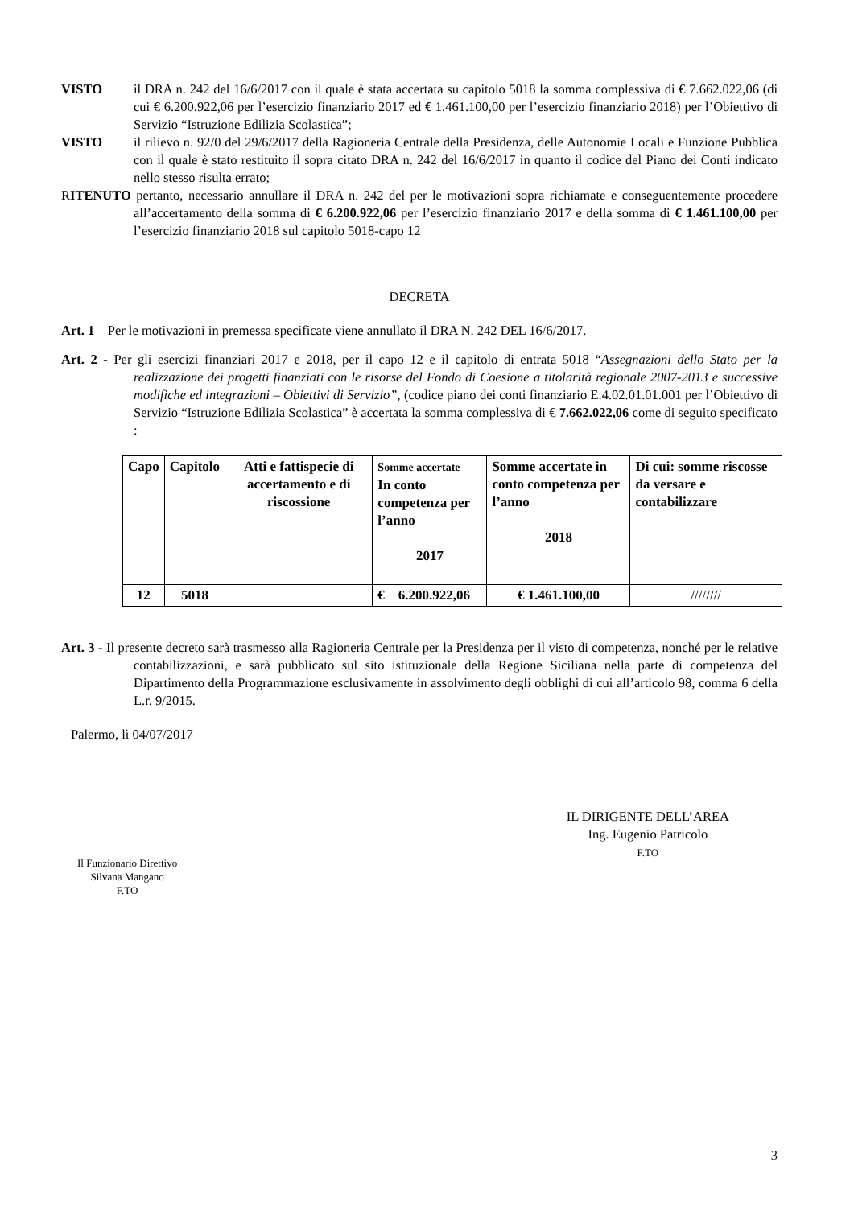VISTO il DRA n. 242 del 16/6/2017 con il quale è stata accertata su capitolo 5018 la somma complessiva di € 7.662.022,06 (di cui € 6.200.922,06 per l’esercizio finanziario 2017 ed € 1.461.100,00 per l’esercizio finanziario 2018) per l’Obiettivo di Servizio “Istruzione Edilizia Scolastica”;
VISTO il rilievo n. 92/0 del 29/6/2017 della Ragioneria Centrale della Presidenza, delle Autonomie Locali e Funzione Pubblica con il quale è stato restituito il sopra citato DRA n. 242 del 16/6/2017 in quanto il codice del Piano dei Conti indicato nello stesso risulta errato;
RITENUTO pertanto, necessario annullare il DRA n. 242 del per le motivazioni sopra richiamate e conseguentemente procedere all’accertamento della somma di € 6.200.922,06 per l’esercizio finanziario 2017 e della somma di € 1.461.100,00 per l’esercizio finanziario 2018 sul capitolo 5018-capo 12
DECRETA
Art. 1 Per le motivazioni in premessa specificate viene annullato il DRA N. 242 DEL 16/6/2017.
Art. 2 - Per gli esercizi finanziari 2017 e 2018, per il capo 12 e il capitolo di entrata 5018 “Assegnazioni dello Stato per la realizzazione dei progetti finanziati con le risorse del Fondo di Coesione a titolarità regionale 2007-2013 e successive modifiche ed integrazioni – Obiettivi di Servizio”, (codice piano dei conti finanziario E.4.02.01.01.001 per l’Obiettivo di Servizio “Istruzione Edilizia Scolastica” è accertata la somma complessiva di € 7.662.022,06 come di seguito specificato :
| Capo | Capitolo | Atti e fattispecie di accertamento e di riscossione | Somme accertate In conto competenza per l’anno 2017 | Somme accertate in conto competenza per l’anno 2018 | Di cui: somme riscosse da versare e contabilizzare |
| --- | --- | --- | --- | --- | --- |
| 12 | 5018 | | € 6.200.922,06 | € 1.461.100,00 | //////// |
Art. 3 - Il presente decreto sarà trasmesso alla Ragioneria Centrale per la Presidenza per il visto di competenza, nonché per le relative contabilizzazioni, e sarà pubblicato sul sito istituzionale della Regione Siciliana nella parte di competenza del Dipartimento della Programmazione esclusivamente in assolvimento degli obblighi di cui all’articolo 98, comma 6 della L.r. 9/2015.
Palermo, lì 04/07/2017
Il Funzionario Direttivo
Silvana Mangano
F.TO
IL DIRIGENTE DELL’AREA
Ing. Eugenio Patricolo
F.TO
3